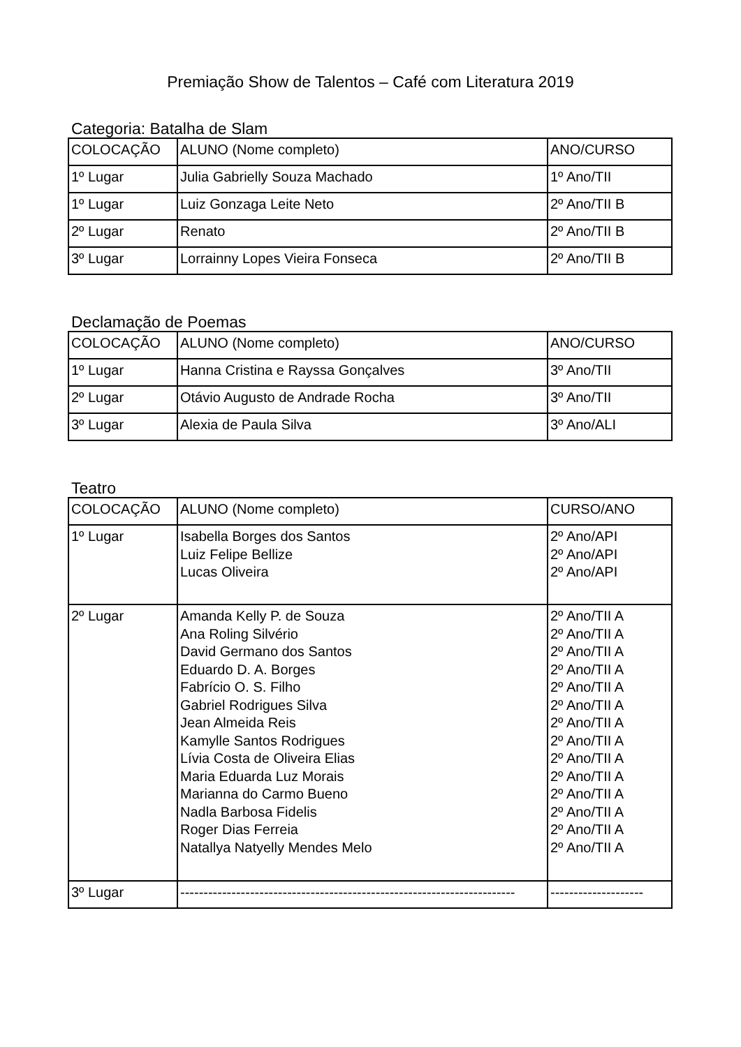Premiação Show de Talentos – Café com Literatura 2019
Categoria: Batalha de Slam
| COLOCAÇÃO | ALUNO (Nome completo) | ANO/CURSO |
| 1º Lugar | Julia Gabrielly Souza Machado | 1º Ano/TII |
| 1º Lugar | Luiz Gonzaga Leite Neto | 2º Ano/TII B |
| 2º Lugar | Renato | 2º Ano/TII B |
| 3º Lugar | Lorrainny Lopes Vieira Fonseca | 2º Ano/TII B |
Declamação de Poemas
| COLOCAÇÃO | ALUNO (Nome completo) | ANO/CURSO |
| 1º Lugar | Hanna Cristina e Rayssa Gonçalves | 3º Ano/TII |
| 2º Lugar | Otávio Augusto de Andrade Rocha | 3º Ano/TII |
| 3º Lugar | Alexia de Paula Silva | 3º Ano/ALI |
Teatro
| COLOCAÇÃO | ALUNO (Nome completo) | CURSO/ANO |
| 1º Lugar | Isabella Borges dos Santos Luiz Felipe Bellize Lucas Oliveira | 2º Ano/API 2º Ano/API 2º Ano/API |
| 2º Lugar | Amanda Kelly P. de Souza Ana Roling Silvério David Germano dos Santos Eduardo D. A. Borges Fabrício O. S. Filho Gabriel Rodrigues Silva Jean Almeida Reis Kamylle Santos Rodrigues Lívia Costa de Oliveira Elias Maria Eduarda Luz Morais Marianna do Carmo Bueno Nadla Barbosa Fidelis Roger Dias Ferreia Natallya Natyelly Mendes Melo | 2º Ano/TII A 2º Ano/TII A 2º Ano/TII A 2º Ano/TII A 2º Ano/TII A 2º Ano/TII A 2º Ano/TII A 2º Ano/TII A 2º Ano/TII A 2º Ano/TII A 2º Ano/TII A 2º Ano/TII A 2º Ano/TII A 2º Ano/TII A |
| 3º Lugar | ------------------------------------------------------------------------ | -------------------- |